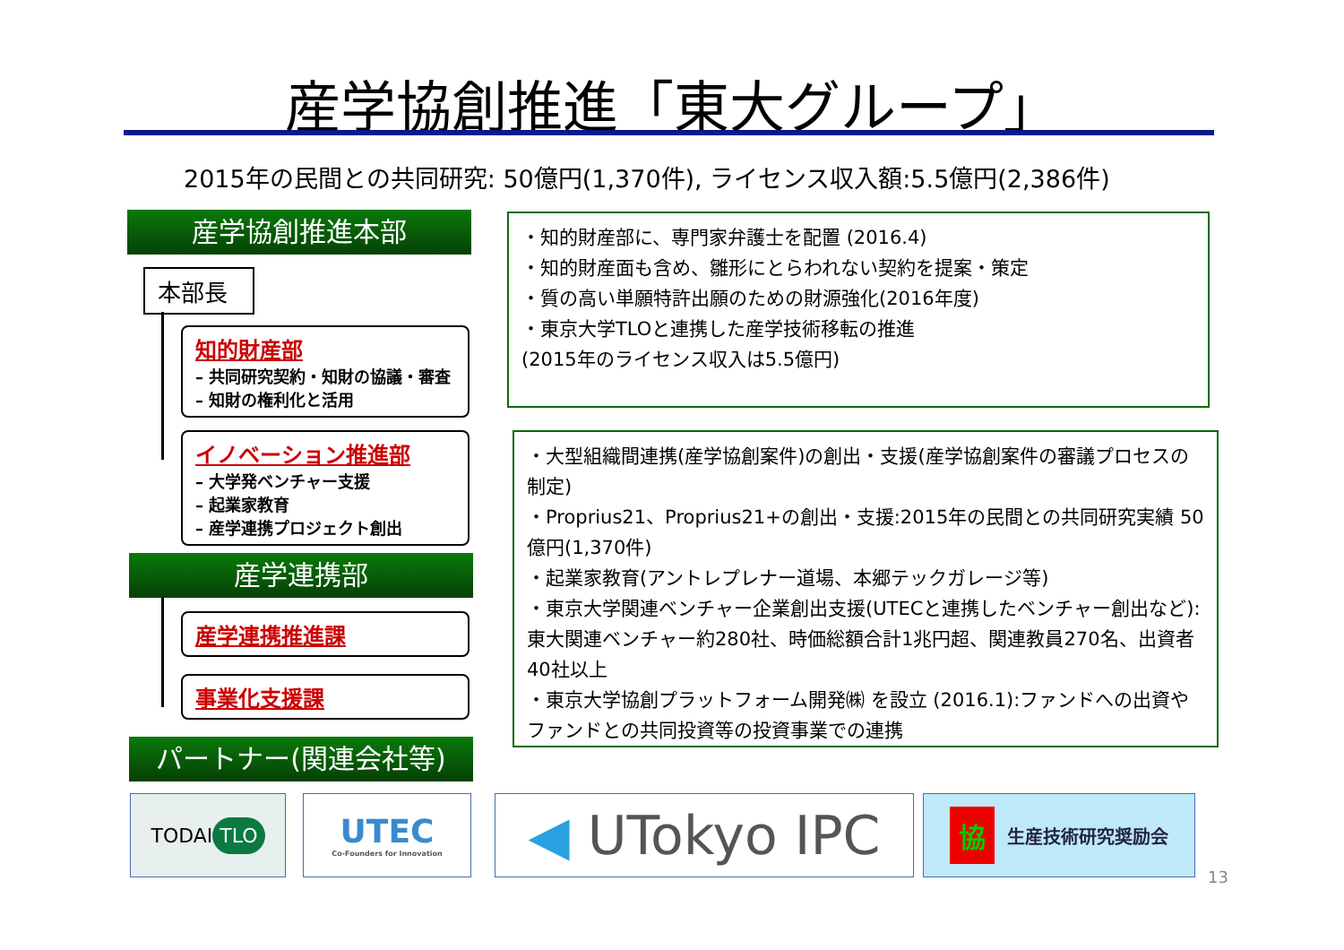産学協創推進「東大グループ」
2015年の民間との共同研究: 50億円(1,370件), ライセンス収入額:5.5億円(2,386件)
産学協創推進本部
本部長
知的財産部
– 共同研究契約・知財の協議・審査
– 知財の権利化と活用
イノベーション推進部
– 大学発ベンチャー支援
– 起業家教育
– 産学連携プロジェクト創出
産学連携部
産学連携推進課
事業化支援課
パートナー(関連会社等)
・知的財産部に、専門家弁護士を配置 (2016.4)
・知的財産面も含め、雛形にとらわれない契約を提案・策定
・質の高い単願特許出願のための財源強化(2016年度)
・東京大学TLOと連携した産学技術移転の推進
(2015年のライセンス収入は5.5億円)
・大型組織間連携(産学協創案件)の創出・支援(産学協創案件の審議プロセスの制定)
・Proprius21、Proprius21+の創出・支援:2015年の民間との共同研究実績 50億円(1,370件)
・起業家教育(アントレプレナー道場、本郷テックガレージ等)
・東京大学関連ベンチャー企業創出支援(UTECと連携したベンチャー創出など):東大関連ベンチャー約280社、時価総額合計1兆円超、関連教員270名、出資者40社以上
・東京大学協創プラットフォーム開発㈱ を設立 (2016.1):ファンドへの出資やファンドとの共同投資等の投資事業での連携
TODAI TLO
UTEC
Co-Founders for Innovation
◀ UTokyo IPC 協生産技術研究奨励会
13